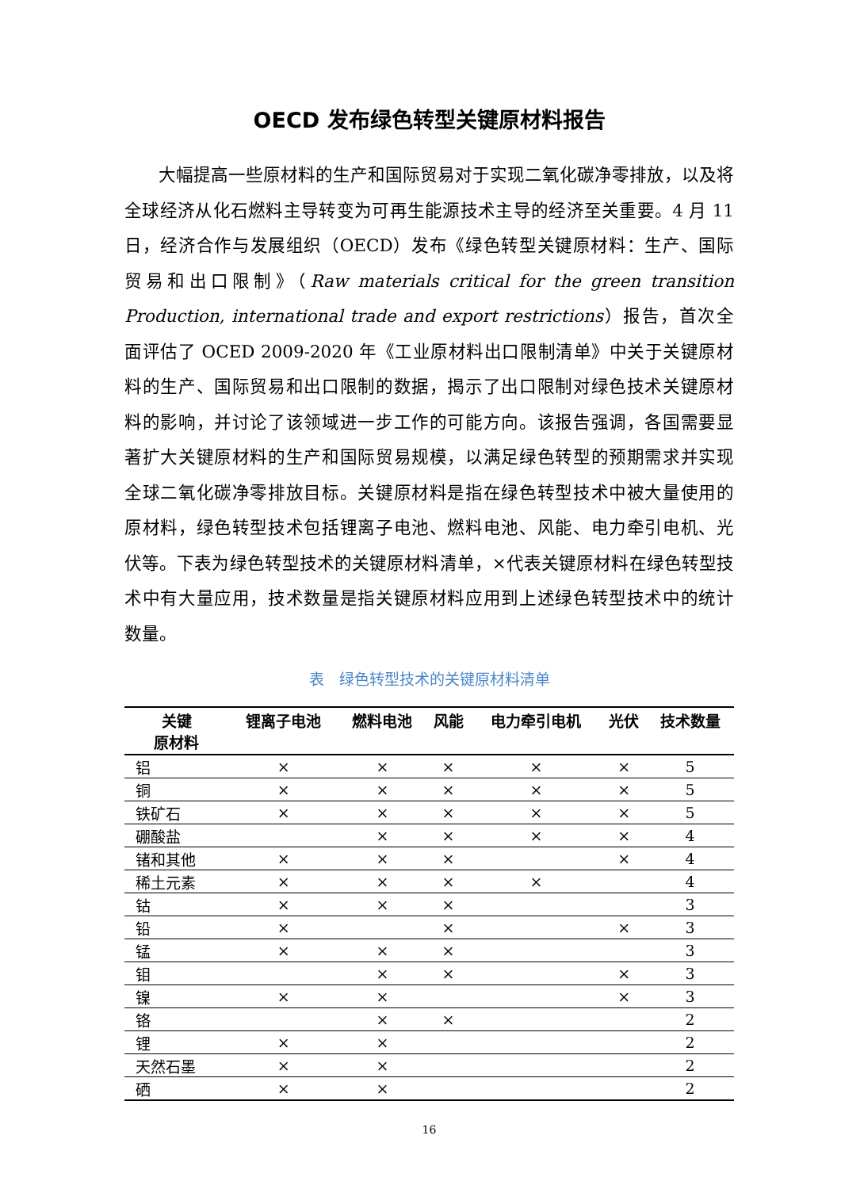OECD 发布绿色转型关键原材料报告
大幅提高一些原材料的生产和国际贸易对于实现二氧化碳净零排放，以及将全球经济从化石燃料主导转变为可再生能源技术主导的经济至关重要。4 月 11 日，经济合作与发展组织（OECD）发布《绿色转型关键原材料：生产、国际贸易和出口限制》（Raw materials critical for the green transition Production, international trade and export restrictions）报告，首次全面评估了 OCED 2009-2020 年《工业原材料出口限制清单》中关于关键原材料的生产、国际贸易和出口限制的数据，揭示了出口限制对绿色技术关键原材料的影响，并讨论了该领域进一步工作的可能方向。该报告强调，各国需要显著扩大关键原材料的生产和国际贸易规模，以满足绿色转型的预期需求并实现全球二氧化碳净零排放目标。关键原材料是指在绿色转型技术中被大量使用的原材料，绿色转型技术包括锂离子电池、燃料电池、风能、电力牵引电机、光伏等。下表为绿色转型技术的关键原材料清单，×代表关键原材料在绿色转型技术中有大量应用，技术数量是指关键原材料应用到上述绿色转型技术中的统计数量。
表　绿色转型技术的关键原材料清单
| 关键 原材料 | 锂离子电池 | 燃料电池 | 风能 | 电力牵引电机 | 光伏 | 技术数量 |
| --- | --- | --- | --- | --- | --- | --- |
| 铝 | × | × | × | × | × | 5 |
| 铜 | × | × | × | × | × | 5 |
| 铁矿石 | × | × | × | × | × | 5 |
| 硼酸盐 | | × | × | × | × | 4 |
| 锗和其他 | × | × | × | | × | 4 |
| 稀土元素 | × | × | × | × | | 4 |
| 钴 | × | × | × | | | 3 |
| 铅 | × | | × | | × | 3 |
| 锰 | × | × | × | | | 3 |
| 钼 | | × | × | | × | 3 |
| 镍 | × | × | | | × | 3 |
| 铬 | | × | × | | | 2 |
| 锂 | × | × | | | | 2 |
| 天然石墨 | × | × | | | | 2 |
| 硒 | × | × | | | | 2 |
16